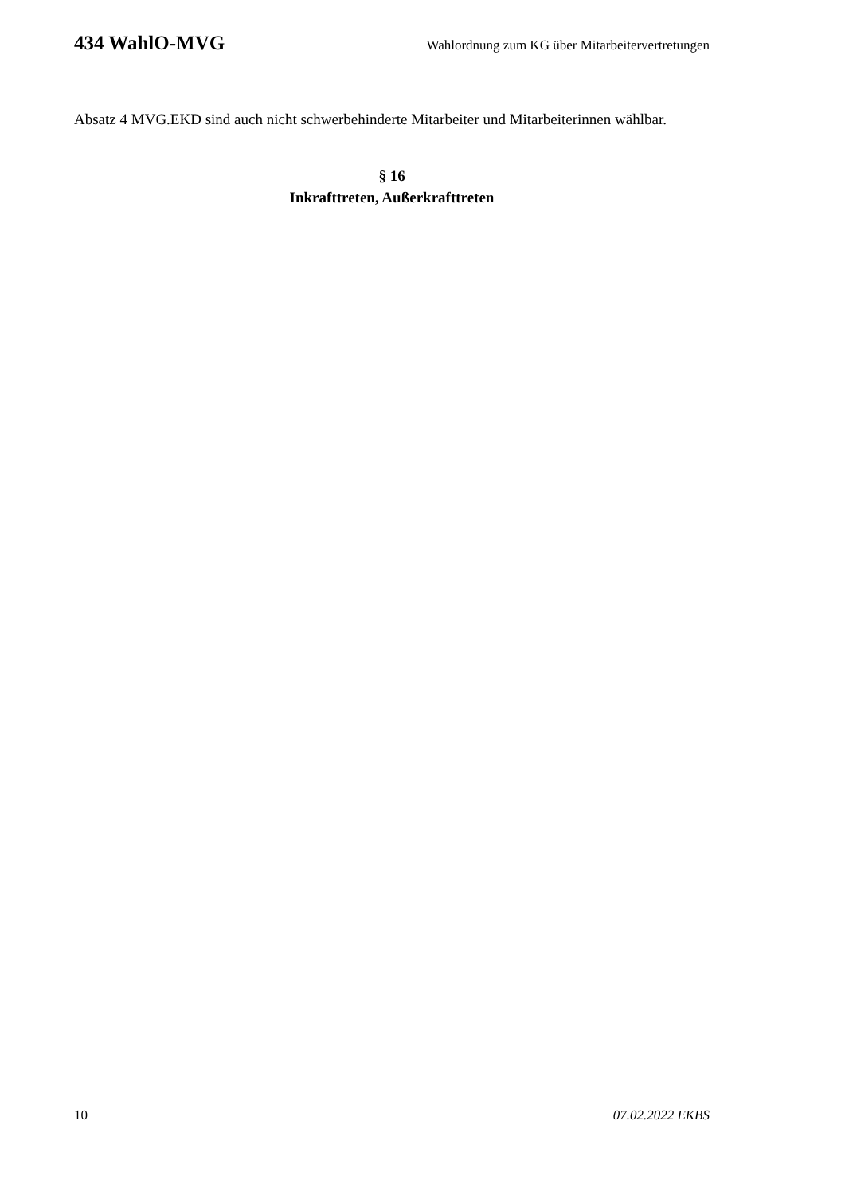434 WahlO-MVG Wahlordnung zum KG über Mitarbeitervertretungen
Absatz 4 MVG.EKD sind auch nicht schwerbehinderte Mitarbeiter und Mitarbeiterinnen wählbar.
§ 16
Inkrafttreten, Außerkrafttreten
10 07.02.2022 EKBS